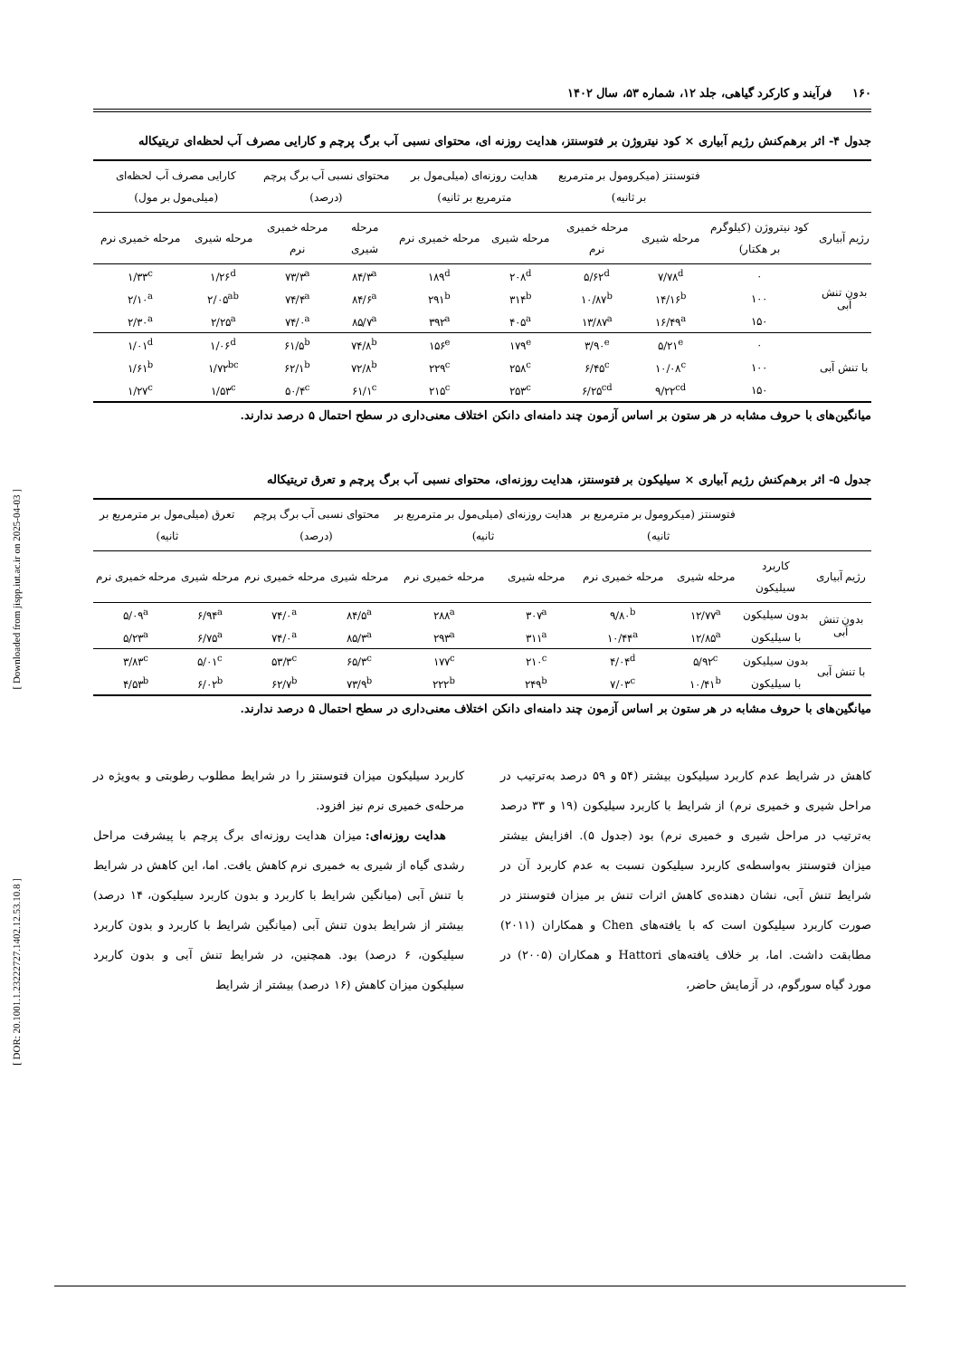[ Downloaded from jispp.iut.ac.ir on 2025-04-03 ]
[ DOR: 20.1001.1.23222727.1402.12.53.10.8 ]
۱۶۰ فرآیند و کارکرد گیاهی، جلد ۱۲، شماره ۵۳، سال ۱۴۰۲
جدول ۴- اثر برهم‌کنش رژیم آبیاری × کود نیتروژن بر فتوسنتز، هدایت روزنه ای، محتوای نسبی آب برگ پرچم و کارایی مصرف آب لحظه‌ای تریتیکاله
| | | فتوسنتز (میکرومول بر مترمربع بر ثانیه) | | هدایت روزنه‌ای (میلی‌مول بر مترمربع بر ثانیه) | | محتوای نسبی آب برگ پرچم (درصد) | | کارایی مصرف آب لحظه‌ای (میلی‌مول بر مول) | |
| --- | --- | --- | --- | --- | --- | --- | --- | --- | --- |
| رژیم آبیاری | کود نیتروژن (کیلوگرم بر هکتار) | مرحله شیری | مرحله خمیری نرم | مرحله شیری | مرحله خمیری نرم | مرحله شیری | مرحله خمیری نرم | مرحله شیری | مرحله خمیری نرم |
| بدون تنش آبی | ۰ | ۷/۷۸<sup>d</sup> | ۵/۶۲<sup>d</sup> | ۲۰۸<sup>d</sup> | ۱۸۹<sup>d</sup> | ۸۴/۳<sup>a</sup> | ۷۳/۳<sup>a</sup> | ۱/۲۶<sup>d</sup> | ۱/۳۳<sup>c</sup> |
| | ۱۰۰ | ۱۴/۱۶<sup>b</sup> | ۱۰/۸۷<sup>b</sup> | ۳۱۴<sup>b</sup> | ۲۹۱<sup>b</sup> | ۸۴/۶<sup>a</sup> | ۷۴/۴<sup>a</sup> | ۲/۰۵<sup>ab</sup> | ۲/۱۰<sup>a</sup> |
| | ۱۵۰ | ۱۶/۴۹<sup>a</sup> | ۱۳/۸۷<sup>a</sup> | ۴۰۵<sup>a</sup> | ۳۹۲<sup>a</sup> | ۸۵/۷<sup>a</sup> | ۷۴/۰<sup>a</sup> | ۲/۲۵<sup>a</sup> | ۲/۳۰<sup>a</sup> |
| با تنش آبی | ۰ | ۵/۲۱<sup>e</sup> | ۳/۹۰<sup>e</sup> | ۱۷۹<sup>e</sup> | ۱۵۶<sup>e</sup> | ۷۴/۸<sup>b</sup> | ۶۱/۵<sup>b</sup> | ۱/۰۶<sup>d</sup> | ۱/۰۱<sup>d</sup> |
| | ۱۰۰ | ۱۰/۰۸<sup>c</sup> | ۶/۴۵<sup>c</sup> | ۲۵۸<sup>c</sup> | ۲۲۹<sup>c</sup> | ۷۲/۸<sup>b</sup> | ۶۲/۱<sup>b</sup> | ۱/۷۲<sup>bc</sup> | ۱/۶۱<sup>b</sup> |
| | ۱۵۰ | ۹/۲۲<sup>cd</sup> | ۶/۲۵<sup>cd</sup> | ۲۵۳<sup>c</sup> | ۲۱۵<sup>c</sup> | ۶۱/۱<sup>c</sup> | ۵۰/۴<sup>c</sup> | ۱/۵۳<sup>c</sup> | ۱/۲۷<sup>c</sup> |
میانگین‌های با حروف مشابه در هر ستون بر اساس آزمون چند دامنه‌ای دانکن اختلاف معنی‌داری در سطح احتمال ۵ درصد ندارند.
جدول ۵- اثر برهم‌کنش رژیم آبیاری × سیلیکون بر فتوسنتز، هدایت روزنه‌ای، محتوای نسبی آب برگ پرچم و تعرق تریتیکاله
| | | فتوسنتز (میکرومول بر مترمربع بر ثانیه) | | هدایت روزنه‌ای (میلی‌مول بر مترمربع بر ثانیه) | | محتوای نسبی آب برگ پرچم (درصد) | | تعرق (میلی‌مول بر مترمربع بر ثانیه) | |
| --- | --- | --- | --- | --- | --- | --- | --- | --- | --- |
| رژیم آبیاری | کاربرد سیلیکون | مرحله شیری | مرحله خمیری نرم | مرحله شیری | مرحله خمیری نرم | مرحله شیری | مرحله خمیری نرم | مرحله شیری | مرحله خمیری نرم |
| بدون تنش آبی | بدون سیلیکون | ۱۲/۷۷<sup>a</sup> | ۹/۸۰<sup>b</sup> | ۳۰۷<sup>a</sup> | ۲۸۸<sup>a</sup> | ۸۴/۵<sup>a</sup> | ۷۴/۰<sup>a</sup> | ۶/۹۴<sup>a</sup> | ۵/۰۹<sup>a</sup> |
| | با سیلیکون | ۱۲/۸۵<sup>a</sup> | ۱۰/۴۴<sup>a</sup> | ۳۱۱<sup>a</sup> | ۲۹۳<sup>a</sup> | ۸۵/۳<sup>a</sup> | ۷۴/۰<sup>a</sup> | ۶/۷۵<sup>a</sup> | ۵/۲۳<sup>a</sup> |
| با تنش آبی | بدون سیلیکون | ۵/۹۲<sup>c</sup> | ۴/۰۴<sup>d</sup> | ۲۱۰<sup>c</sup> | ۱۷۷<sup>c</sup> | ۶۵/۳<sup>c</sup> | ۵۳/۳<sup>c</sup> | ۵/۰۱<sup>c</sup> | ۳/۸۳<sup>c</sup> |
| | با سیلیکون | ۱۰/۴۱<sup>b</sup> | ۷/۰۳<sup>c</sup> | ۲۴۹<sup>b</sup> | ۲۲۲<sup>b</sup> | ۷۳/۹<sup>b</sup> | ۶۲/۷<sup>b</sup> | ۶/۰۲<sup>b</sup> | ۴/۵۳<sup>b</sup> |
میانگین‌های با حروف مشابه در هر ستون بر اساس آزمون چند دامنه‌ای دانکن اختلاف معنی‌داری در سطح احتمال ۵ درصد ندارند.
کاهش در شرایط عدم کاربرد سیلیکون بیشتر (۵۴ و ۵۹ درصد به‌ترتیب در مراحل شیری و خمیری نرم) از شرایط با کاربرد سیلیکون (۱۹ و ۳۳ درصد به‌ترتیب در مراحل شیری و خمیری نرم) بود (جدول ۵). افزایش بیشتر میزان فتوسنتز به‌واسطه‌ی کاربرد سیلیکون نسبت به عدم کاربرد آن در شرایط تنش آبی، نشان دهنده‌ی کاهش اثرات تنش بر میزان فتوسنتز در صورت کاربرد سیلیکون است که با یافته‌های Chen و همکاران (۲۰۱۱) مطابقت داشت. اما، بر خلاف یافته‌های Hattori و همکاران (۲۰۰۵) در مورد گیاه سورگوم، در آزمایش حاضر،
کاربرد سیلیکون میزان فتوسنتز را در شرایط مطلوب رطوبتی و به‌ویژه در مرحله‌ی خمیری نرم نیز افزود.
هدایت روزنه‌ای: میزان هدایت روزنه‌ای برگ پرچم با پیشرفت مراحل رشدی گیاه از شیری به خمیری نرم کاهش یافت. اما، این کاهش در شرایط با تنش آبی (میانگین شرایط با کاربرد و بدون کاربرد سیلیکون، ۱۴ درصد) بیشتر از شرایط بدون تنش آبی (میانگین شرایط با کاربرد و بدون کاربرد سیلیکون، ۶ درصد) بود. همچنین، در شرایط تنش آبی و بدون کاربرد سیلیکون میزان کاهش (۱۶ درصد) بیشتر از شرایط